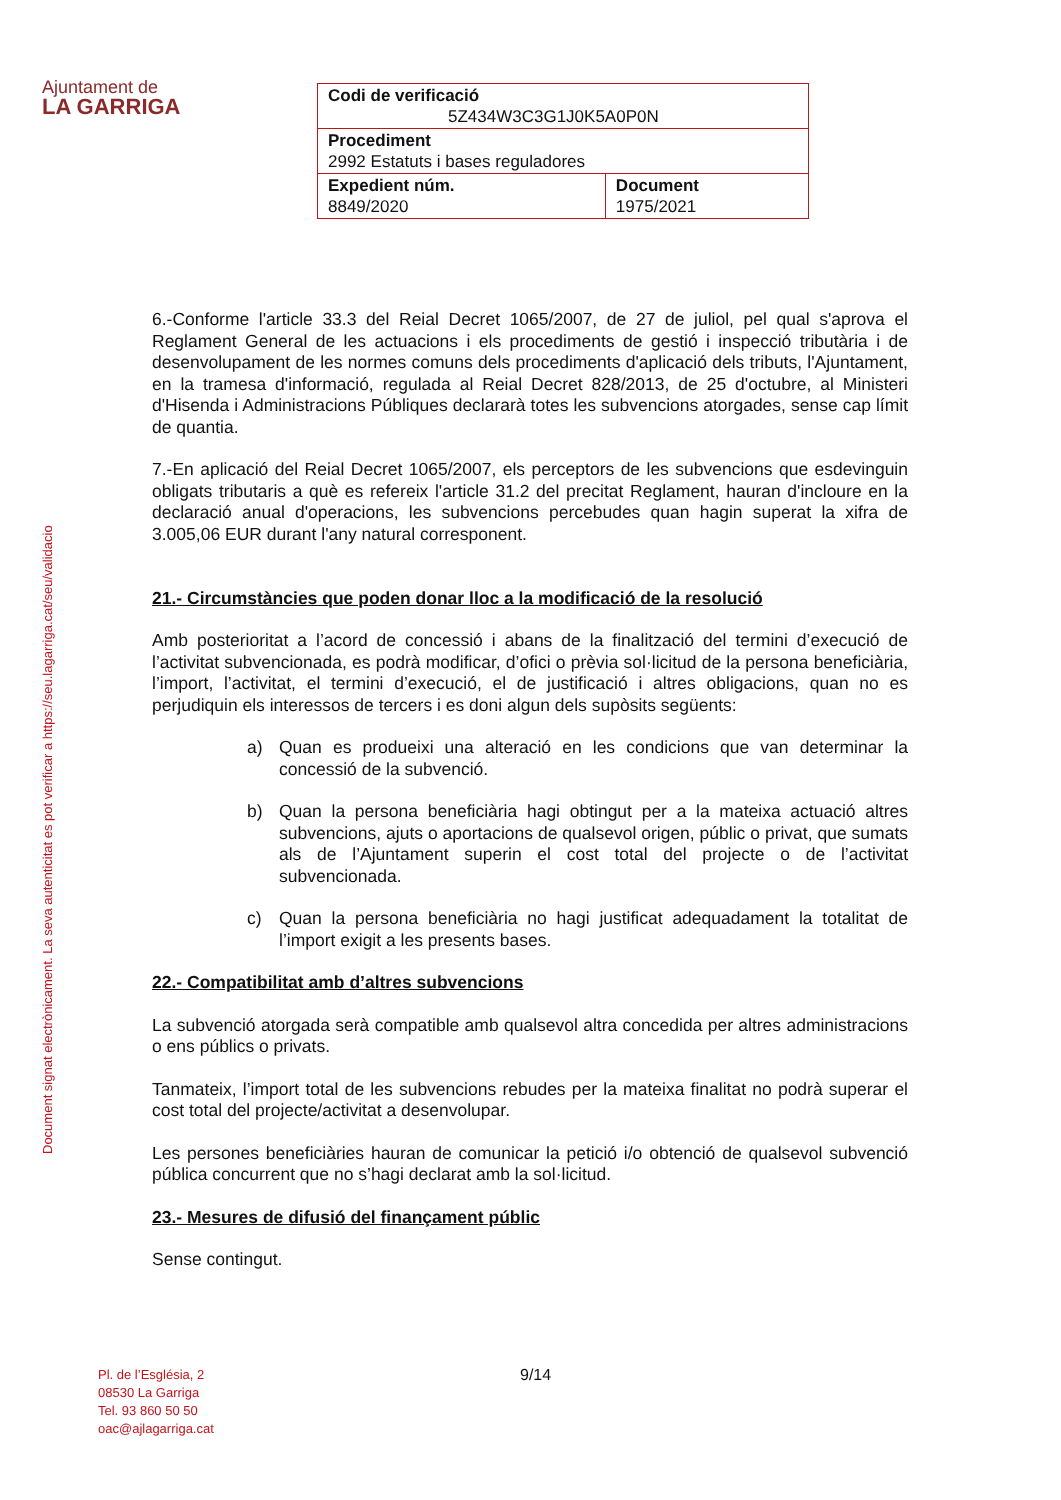Ajuntament de
LA GARRIGA
| Codi de verificació 5Z434W3C3G1J0K5A0P0N | |
| Procediment 2992 Estatuts i bases reguladores | |
| Expedient núm. 8849/2020 | Document 1975/2021 |
Document signat electrònicament. La seva autenticitat es pot verificar a https://seu.lagarriga.cat/seu/validacio
6.-Conforme l'article 33.3 del Reial Decret 1065/2007, de 27 de juliol, pel qual s'aprova el Reglament General de les actuacions i els procediments de gestió i inspecció tributària i de desenvolupament de les normes comuns dels procediments d'aplicació dels tributs, l'Ajuntament, en la tramesa d'informació, regulada al Reial Decret 828/2013, de 25 d'octubre, al Ministeri d'Hisenda i Administracions Públiques declararà totes les subvencions atorgades, sense cap límit de quantia.
7.-En aplicació del Reial Decret 1065/2007, els perceptors de les subvencions que esdevinguin obligats tributaris a què es refereix l'article 31.2 del precitat Reglament, hauran d'incloure en la declaració anual d'operacions, les subvencions percebudes quan hagin superat la xifra de 3.005,06 EUR durant l'any natural corresponent.
21.- Circumstàncies que poden donar lloc a la modificació de la resolució
Amb posterioritat a l’acord de concessió i abans de la finalització del termini d’execució de l’activitat subvencionada, es podrà modificar, d’ofici o prèvia sol·licitud de la persona beneficiària, l’import, l’activitat, el termini d’execució, el de justificació i altres obligacions, quan no es perjudiquin els interessos de tercers i es doni algun dels supòsits següents:
a) Quan es produeixi una alteració en les condicions que van determinar la concessió de la subvenció.
b) Quan la persona beneficiària hagi obtingut per a la mateixa actuació altres subvencions, ajuts o aportacions de qualsevol origen, públic o privat, que sumats als de l’Ajuntament superin el cost total del projecte o de l’activitat subvencionada.
c) Quan la persona beneficiària no hagi justificat adequadament la totalitat de l’import exigit a les presents bases.
22.- Compatibilitat amb d’altres subvencions
La subvenció atorgada serà compatible amb qualsevol altra concedida per altres administracions o ens públics o privats.
Tanmateix, l’import total de les subvencions rebudes per la mateixa finalitat no podrà superar el cost total del projecte/activitat a desenvolupar.
Les persones beneficiàries hauran de comunicar la petició i/o obtenció de qualsevol subvenció pública concurrent que no s’hagi declarat amb la sol·licitud.
23.- Mesures de difusió del finançament públic
Sense contingut.
Pl. de l’Església, 2
08530 La Garriga
Tel. 93 860 50 50
oac@ajlagarriga.cat
9/14